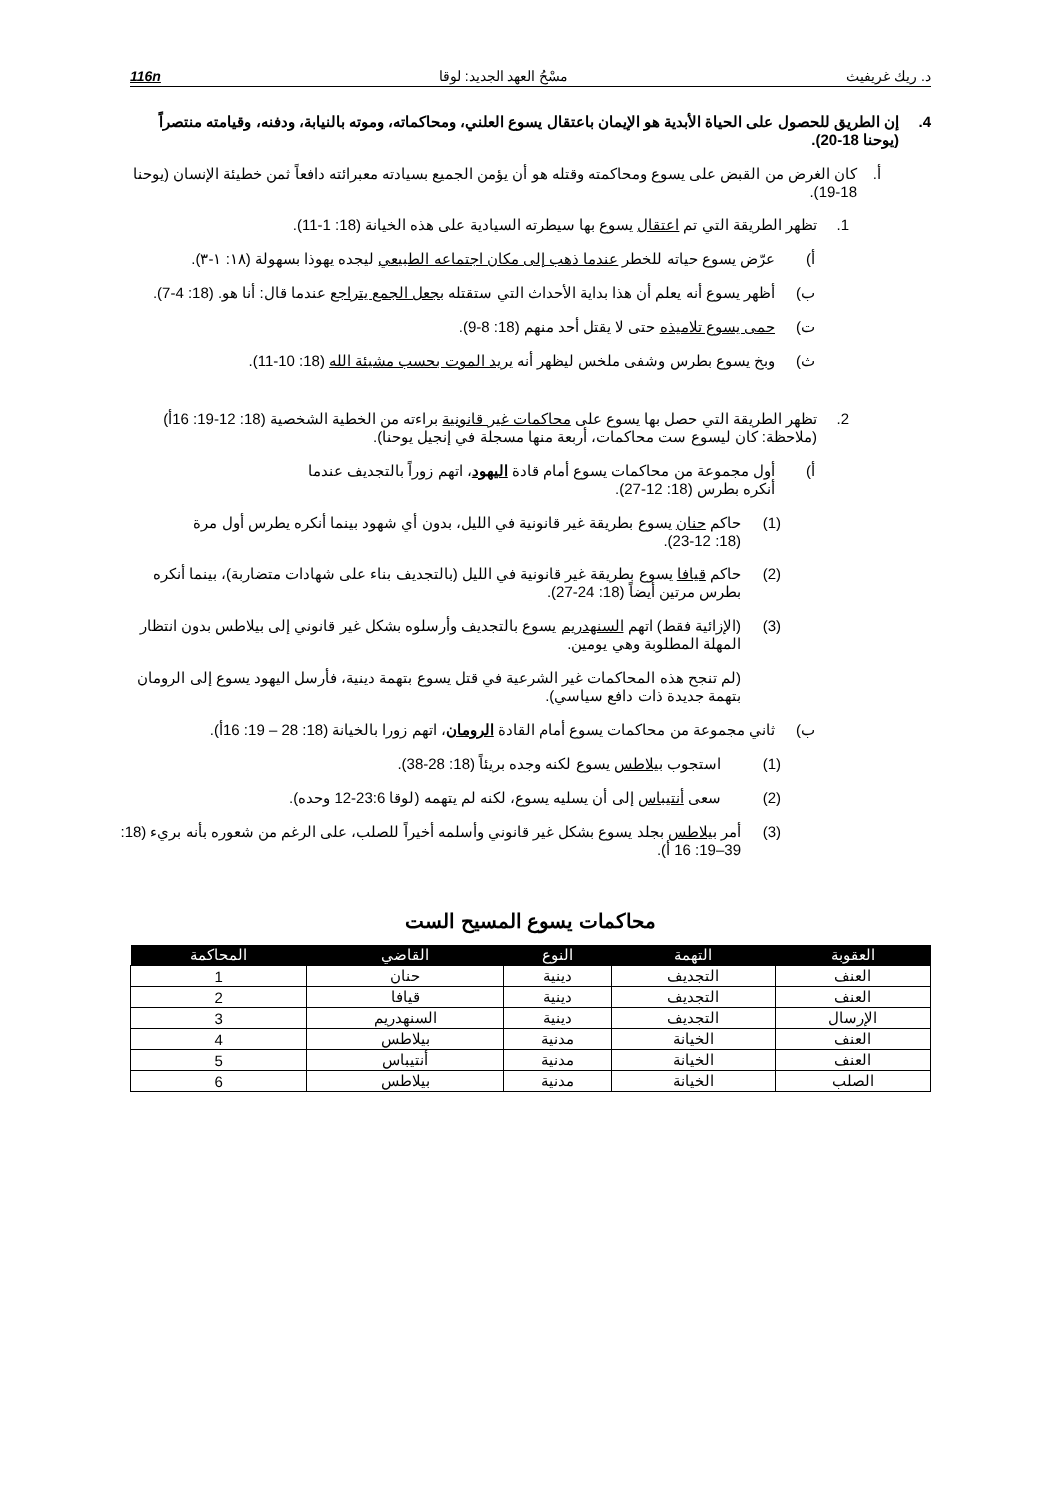د. ريك غريفيث مسْحُ العهد الجديد: لوقا 116n
4. إن الطريق للحصول على الحياة الأبدية هو الإيمان باعتقال يسوع العلني، ومحاكماته، وموته بالنيابة، ودفنه، وقيامته منتصراً (يوحنا 18-20).
أ. كان الغرض من القبض على يسوع ومحاكمته وقتله هو أن يؤمن الجميع بسيادته معبرائته دافعاً ثمن خطيئة الإنسان (يوحنا 18-19).
1. تظهر الطريقة التي تم اعتقال يسوع بها سيطرته السيادية على هذه الخيانة (18: 1-11).
أ) عرّض يسوع حياته للخطر عندما ذهب إلى مكان اجتماعه الطبيعي ليجده يهوذا بسهولة (١٨: ١-٣).
ب) أظهر يسوع أنه يعلم أن هذا بداية الأحداث التي ستقتله بجعل الجمع يتراجع عندما قال: أنا هو. (18: 4-7).
ت) حمى يسوع تلاميذه حتى لا يقتل أحد منهم (18: 8-9).
ث) وبخ يسوع بطرس وشفى ملخس ليظهر أنه يريد الموت بحسب مشيئة الله (18: 10-11).
2. تظهر الطريقة التي حصل بها يسوع على محاكمات غير قانونية براءته من الخطية الشخصية (18: 12-19: 16أ) (ملاحظة: كان ليسوع ست محاكمات، أربعة منها مسجلة في إنجيل يوحنا).
أ) أول مجموعة من محاكمات يسوع أمام قادة اليهود، اتهم زوراً بالتجديف عندما أنكره بطرس (18: 12-27).
(1) حاكم حنان يسوع بطريقة غير قانونية في الليل، بدون أي شهود بينما أنكره يطرس أول مرة (18: 12-23).
(2) حاكم قيافا يسوع بطريقة غير قانونية في الليل (بالتجديف بناء على شهادات متضاربة)، بينما أنكره بطرس مرتين أيضاً (18: 24-27).
(3) (الإزائية فقط) اتهم السنهدريم يسوع بالتجديف وأرسلوه بشكل غير قانوني إلى بيلاطس بدون انتظار المهلة المطلوبة وهي يومين.
(لم تنجح هذه المحاكمات غير الشرعية في قتل يسوع بتهمة دينية، فأرسل اليهود يسوع إلى الرومان بتهمة جديدة ذات دافع سياسي).
ب) ثاني مجموعة من محاكمات يسوع أمام القادة الرومان، اتهم زورا بالخيانة (18: 28 – 19: 16أ).
(1) استجوب بيلاطس يسوع لكنه وجده بريئاً (18: 28-38).
(2) سعى أنتيباس إلى أن يسليه يسوع، لكنه لم يتهمه (لوقا 23:6-12 وحده).
(3) أمر بيلاطس بجلد يسوع بشكل غير قانوني وأسلمه أخيراً للصلب، على الرغم من شعوره بأنه بريء (18: 39–19: 16 أ).
محاكمات يسوع المسيح الست
| المحاكمة | القاضي | النوع | التهمة | العقوبة |
| --- | --- | --- | --- | --- |
| 1 | حنان | دينية | التجديف | العنف |
| 2 | قيافا | دينية | التجديف | العنف |
| 3 | السنهدريم | دينية | التجديف | الإرسال |
| 4 | بيلاطس | مدنية | الخيانة | العنف |
| 5 | أنتيباس | مدنية | الخيانة | العنف |
| 6 | بيلاطس | مدنية | الخيانة | الصلب |